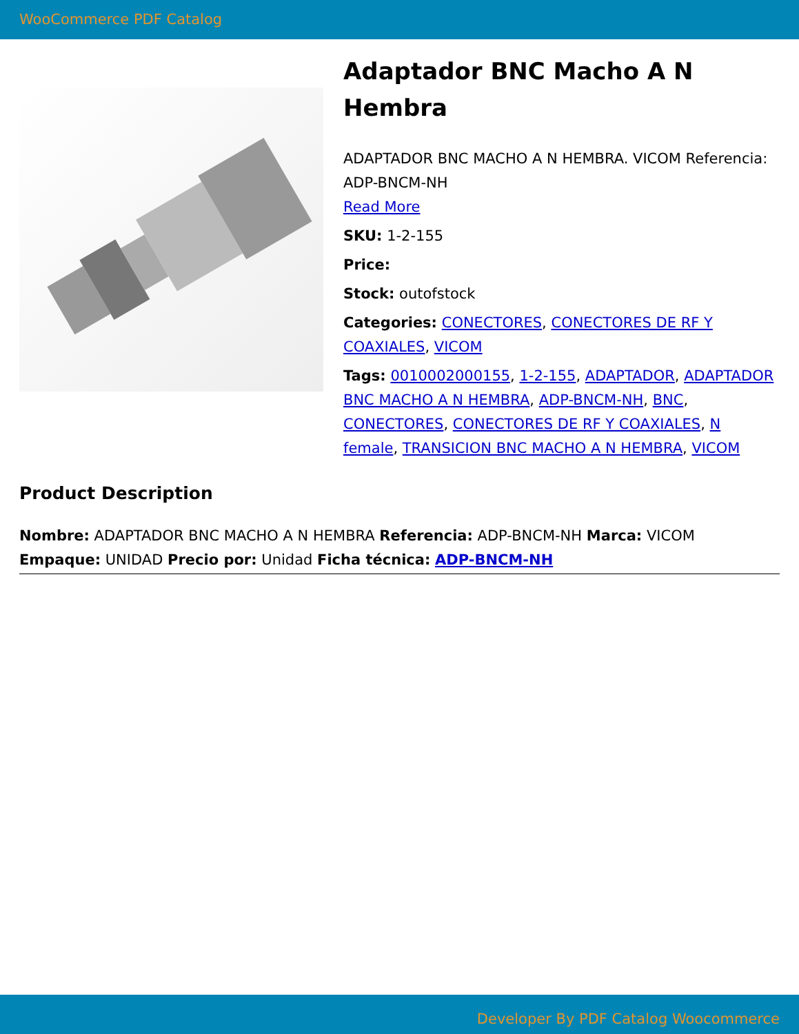WooCommerce PDF Catalog
Adaptador BNC Macho A N Hembra
ADAPTADOR BNC MACHO A N HEMBRA. VICOM Referencia: ADP-BNCM-NH
Read More
SKU: 1-2-155
Price:
Stock: outofstock
Categories: CONECTORES, CONECTORES DE RF Y COAXIALES, VICOM
Tags: 0010002000155, 1-2-155, ADAPTADOR, ADAPTADOR BNC MACHO A N HEMBRA, ADP-BNCM-NH, BNC, CONECTORES, CONECTORES DE RF Y COAXIALES, N female, TRANSICION BNC MACHO A N HEMBRA, VICOM
Product Description
Nombre: ADAPTADOR BNC MACHO A N HEMBRA Referencia: ADP-BNCM-NH Marca: VICOM Empaque: UNIDAD Precio por: Unidad Ficha técnica: ADP-BNCM-NH
Developer By PDF Catalog Woocommerce